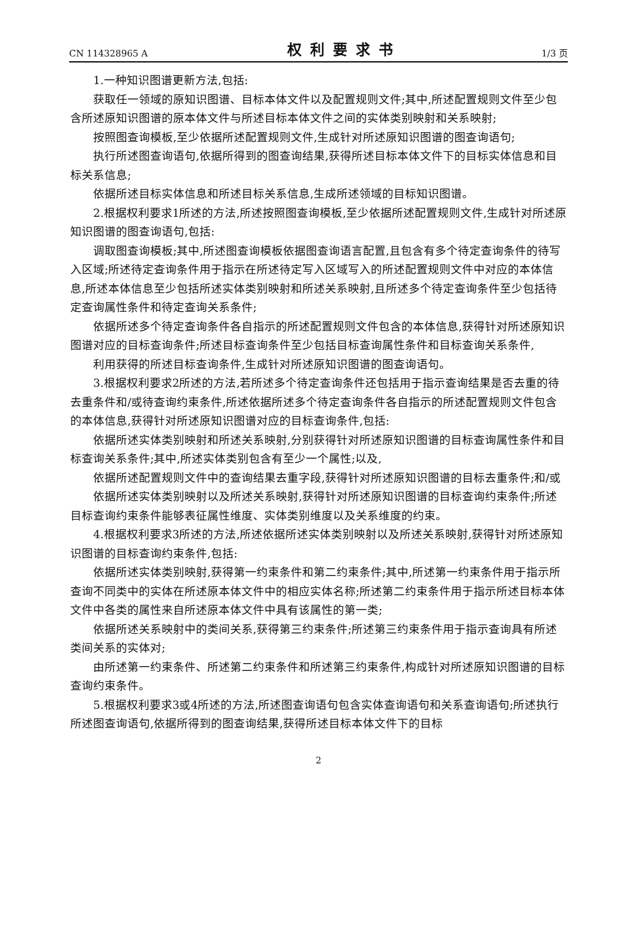CN 114328965 A 权利要求书 1/3 页
1.一种知识图谱更新方法,包括:
获取任一领域的原知识图谱、目标本体文件以及配置规则文件;其中,所述配置规则文件至少包含所述原知识图谱的原本体文件与所述目标本体文件之间的实体类别映射和关系映射;
按照图查询模板,至少依据所述配置规则文件,生成针对所述原知识图谱的图查询语句;
执行所述图查询语句,依据所得到的图查询结果,获得所述目标本体文件下的目标实体信息和目标关系信息;
依据所述目标实体信息和所述目标关系信息,生成所述领域的目标知识图谱。
2.根据权利要求1所述的方法,所述按照图查询模板,至少依据所述配置规则文件,生成针对所述原知识图谱的图查询语句,包括:
调取图查询模板;其中,所述图查询模板依据图查询语言配置,且包含有多个待定查询条件的待写入区域;所述待定查询条件用于指示在所述待定写入区域写入的所述配置规则文件中对应的本体信息,所述本体信息至少包括所述实体类别映射和所述关系映射,且所述多个待定查询条件至少包括待定查询属性条件和待定查询关系条件;
依据所述多个待定查询条件各自指示的所述配置规则文件包含的本体信息,获得针对所述原知识图谱对应的目标查询条件;所述目标查询条件至少包括目标查询属性条件和目标查询关系条件,
利用获得的所述目标查询条件,生成针对所述原知识图谱的图查询语句。
3.根据权利要求2所述的方法,若所述多个待定查询条件还包括用于指示查询结果是否去重的待去重条件和/或待查询约束条件,所述依据所述多个待定查询条件各自指示的所述配置规则文件包含的本体信息,获得针对所述原知识图谱对应的目标查询条件,包括:
依据所述实体类别映射和所述关系映射,分别获得针对所述原知识图谱的目标查询属性条件和目标查询关系条件;其中,所述实体类别包含有至少一个属性;以及,
依据所述配置规则文件中的查询结果去重字段,获得针对所述原知识图谱的目标去重条件;和/或
依据所述实体类别映射以及所述关系映射,获得针对所述原知识图谱的目标查询约束条件;所述目标查询约束条件能够表征属性维度、实体类别维度以及关系维度的约束。
4.根据权利要求3所述的方法,所述依据所述实体类别映射以及所述关系映射,获得针对所述原知识图谱的目标查询约束条件,包括:
依据所述实体类别映射,获得第一约束条件和第二约束条件;其中,所述第一约束条件用于指示所查询不同类中的实体在所述原本体文件中的相应实体名称;所述第二约束条件用于指示所述目标本体文件中各类的属性来自所述原本体文件中具有该属性的第一类;
依据所述关系映射中的类间关系,获得第三约束条件;所述第三约束条件用于指示查询具有所述类间关系的实体对;
由所述第一约束条件、所述第二约束条件和所述第三约束条件,构成针对所述原知识图谱的目标查询约束条件。
5.根据权利要求3或4所述的方法,所述图查询语句包含实体查询语句和关系查询语句;所述执行所述图查询语句,依据所得到的图查询结果,获得所述目标本体文件下的目标
2